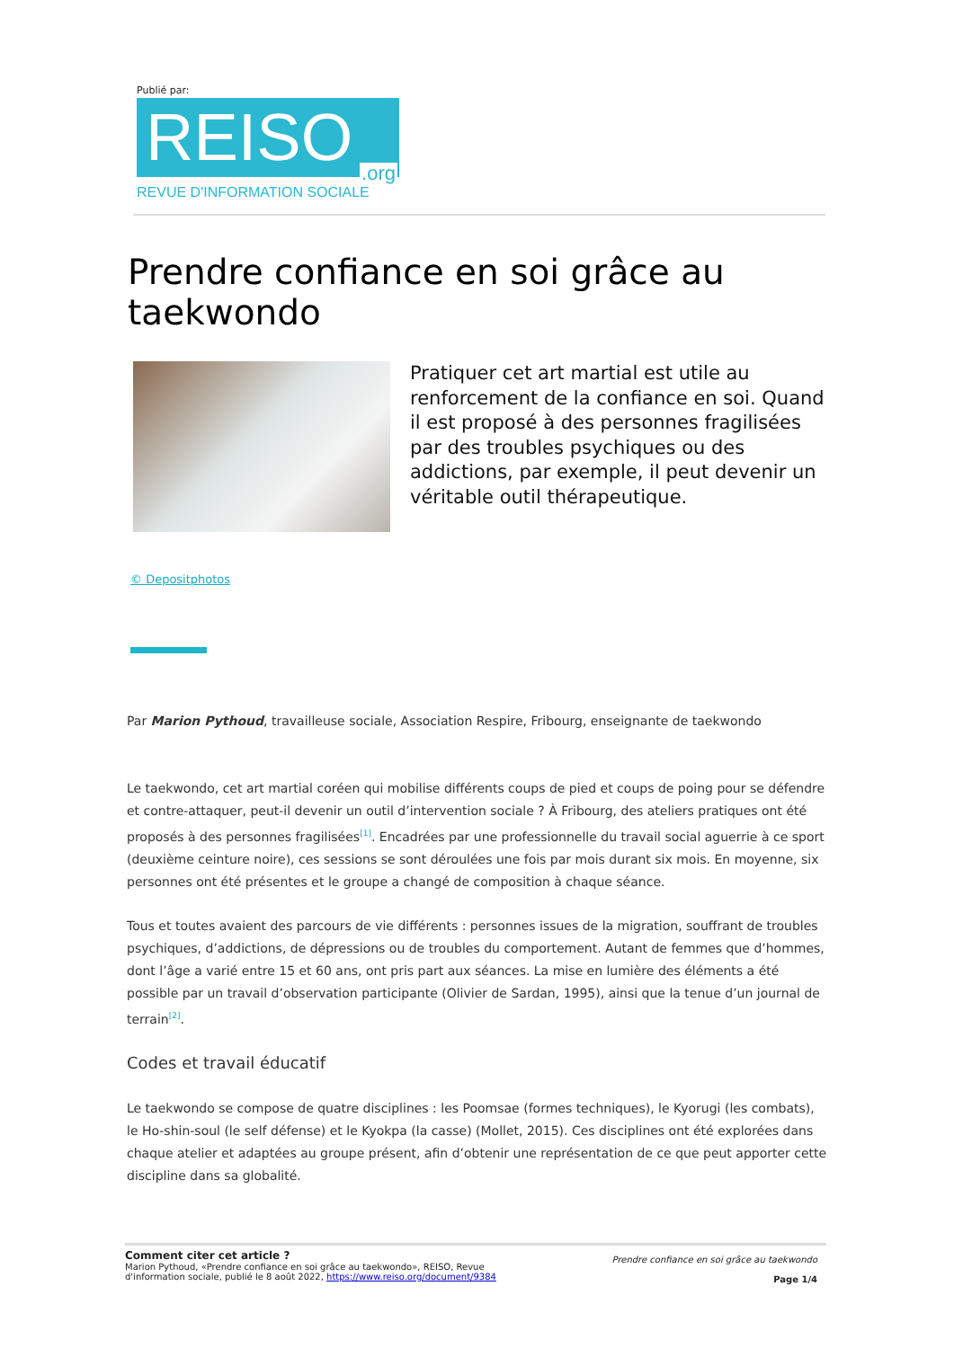Publié par:
REISO.org
REVUE D'INFORMATION SOCIALE
Prendre confiance en soi grâce au taekwondo
Pratiquer cet art martial est utile au renforcement de la confiance en soi. Quand il est proposé à des personnes fragilisées par des troubles psychiques ou des addictions, par exemple, il peut devenir un véritable outil thérapeutique.
© Depositphotos
Par Marion Pythoud, travailleuse sociale, Association Respire, Fribourg, enseignante de taekwondo
Le taekwondo, cet art martial coréen qui mobilise différents coups de pied et coups de poing pour se défendre et contre-attaquer, peut-il devenir un outil d’intervention sociale ? À Fribourg, des ateliers pratiques ont été proposés à des personnes fragilisées<sup>[1]</sup>. Encadrées par une professionnelle du travail social aguerrie à ce sport (deuxième ceinture noire), ces sessions se sont déroulées une fois par mois durant six mois. En moyenne, six personnes ont été présentes et le groupe a changé de composition à chaque séance.
Tous et toutes avaient des parcours de vie différents : personnes issues de la migration, souffrant de troubles psychiques, d’addictions, de dépressions ou de troubles du comportement. Autant de femmes que d’hommes, dont l’âge a varié entre 15 et 60 ans, ont pris part aux séances. La mise en lumière des éléments a été possible par un travail d’observation participante (Olivier de Sardan, 1995), ainsi que la tenue d’un journal de terrain<sup>[2]</sup>.
Codes et travail éducatif
Le taekwondo se compose de quatre disciplines : les Poomsae (formes techniques), le Kyorugi (les combats), le Ho-shin-soul (le self défense) et le Kyokpa (la casse) (Mollet, 2015). Ces disciplines ont été explorées dans chaque atelier et adaptées au groupe présent, afin d’obtenir une représentation de ce que peut apporter cette discipline dans sa globalité.
Comment citer cet article ?
Marion Pythoud, «Prendre confiance en soi grâce au taekwondo», REISO, Revue
d'information sociale, publié le 8 août 2022, https://www.reiso.org/document/9384
Prendre confiance en soi grâce au taekwondo
Page 1/4